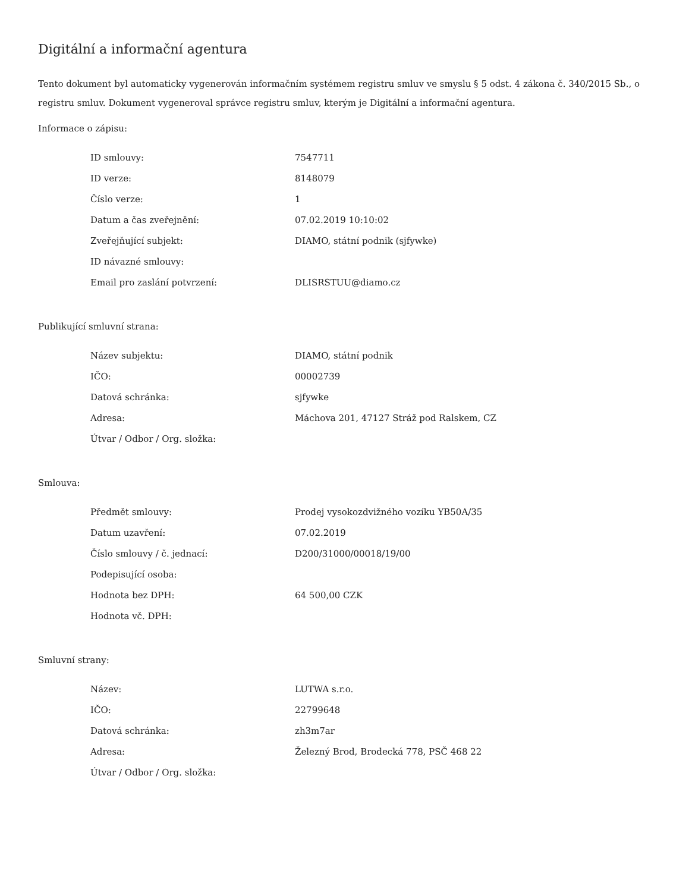Digitální a informační agentura
Tento dokument byl automaticky vygenerován informačním systémem registru smluv ve smyslu § 5 odst. 4 zákona č. 340/2015 Sb., o registru smluv. Dokument vygeneroval správce registru smluv, kterým je Digitální a informační agentura.
Informace o zápisu:
| ID smlouvy: | 7547711 |
| ID verze: | 8148079 |
| Číslo verze: | 1 |
| Datum a čas zveřejnění: | 07.02.2019 10:10:02 |
| Zveřejňující subjekt: | DIAMO, státní podnik (sjfywke) |
| ID návazné smlouvy: | |
| Email pro zaslání potvrzení: | DLISRSTUU@diamo.cz |
Publikující smluvní strana:
| Název subjektu: | DIAMO, státní podnik |
| IČO: | 00002739 |
| Datová schránka: | sjfywke |
| Adresa: | Máchova 201, 47127 Stráž pod Ralskem, CZ |
| Útvar / Odbor / Org. složka: | |
Smlouva:
| Předmět smlouvy: | Prodej vysokozdvižného vozíku YB50A/35 |
| Datum uzavření: | 07.02.2019 |
| Číslo smlouvy / č. jednací: | D200/31000/00018/19/00 |
| Podepisující osoba: | |
| Hodnota bez DPH: | 64 500,00 CZK |
| Hodnota vč. DPH: | |
Smluvní strany:
| Název: | LUTWA s.r.o. |
| IČO: | 22799648 |
| Datová schránka: | zh3m7ar |
| Adresa: | Železný Brod, Brodecká 778, PSČ 468 22 |
| Útvar / Odbor / Org. složka: | |